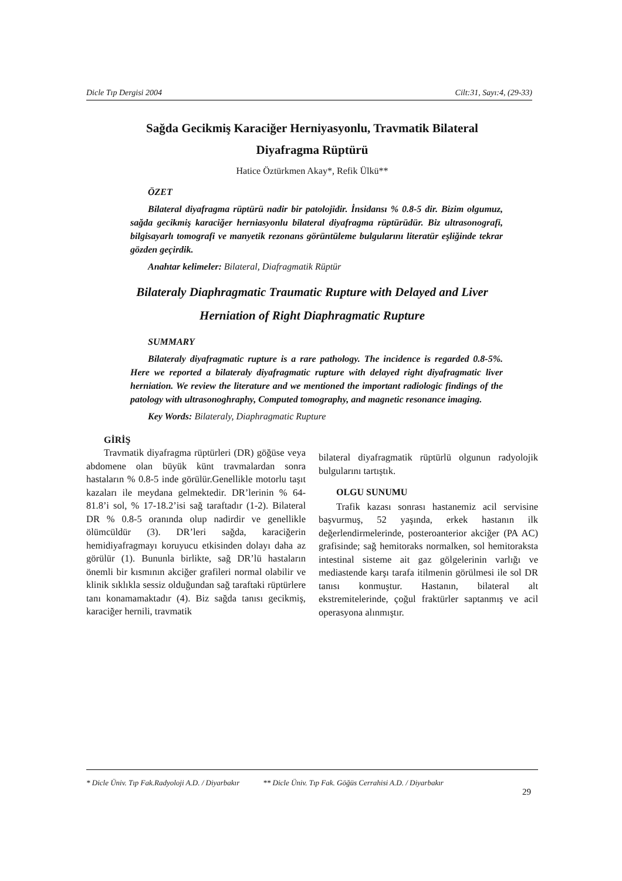Dicle Tıp Dergisi 2004 Cilt:31, Sayı:4, (29-33)
Sağda Gecikmiş Karaciğer Herniyasyonlu, Travmatik Bilateral
Diyafragma Rüptürü
Hatice Öztürkmen Akay*, Refik Ülkü**
ÖZET
Bilateral diyafragma rüptürü nadir bir patolojidir. İnsidansı % 0.8-5 dir. Bizim olgumuz, sağda gecikmiş karaciğer herniasyonlu bilateral diyafragma rüptürüdür. Biz ultrasonografi, bilgisayarlı tomografi ve manyetik rezonans görüntüleme bulgularını literatür eşliğinde tekrar gözden geçirdik.
Anahtar kelimeler: Bilateral, Diafragmatik Rüptür
Bilateraly Diaphragmatic Traumatic Rupture with Delayed and Liver
Herniation of Right Diaphragmatic Rupture
SUMMARY
Bilateraly diyafragmatic rupture is a rare pathology. The incidence is regarded 0.8-5%. Here we reported a bilateraly diyafragmatic rupture with delayed right diyafragmatic liver herniation. We review the literature and we mentioned the important radiologic findings of the patology with ultrasonoghraphy, Computed tomography, and magnetic resonance imaging.
Key Words: Bilateraly, Diaphragmatic Rupture
GİRİŞ
Travmatik diyafragma rüptürleri (DR) göğüse veya abdomene olan büyük künt travmalardan sonra hastaların % 0.8-5 inde görülür.Genellikle motorlu taşıt kazaları ile meydana gelmektedir. DR’lerinin % 64-81.8’i sol, % 17-18.2’isi sağ taraftadır (1-2). Bilateral DR % 0.8-5 oranında olup nadirdir ve genellikle ölümcüldür (3). DR’leri sağda, karaciğerin hemidiyafragmayı koruyucu etkisinden dolayı daha az görülür (1). Bununla birlikte, sağ DR’lü hastaların önemli bir kısmının akciğer grafileri normal olabilir ve klinik sıklıkla sessiz olduğundan sağ taraftaki rüptürlere tanı konamamaktadır (4). Biz sağda tanısı gecikmiş, karaciğer hernili, travmatik
bilateral diyafragmatik rüptürlü olgunun radyolojik bulgularını tartıştık.
OLGU SUNUMU
Trafik kazası sonrası hastanemiz acil servisine başvurmuş, 52 yaşında, erkek hastanın ilk değerlendirmelerinde, posteroanterior akciğer (PA AC) grafisinde; sağ hemitoraks normalken, sol hemitoraksta intestinal sisteme ait gaz gölgelerinin varlığı ve mediastende karşı tarafa itilmenin görülmesi ile sol DR tanısı konmuştur. Hastanın, bilateral alt ekstremitelerinde, çoğul fraktürler saptanmış ve acil operasyona alınmıştır.
* Dicle Üniv. Tıp Fak.Radyoloji A.D. / Diyarbakır ** Dicle Üniv. Tıp Fak. Göğüs Cerrahisi A.D. / Diyarbakır
29